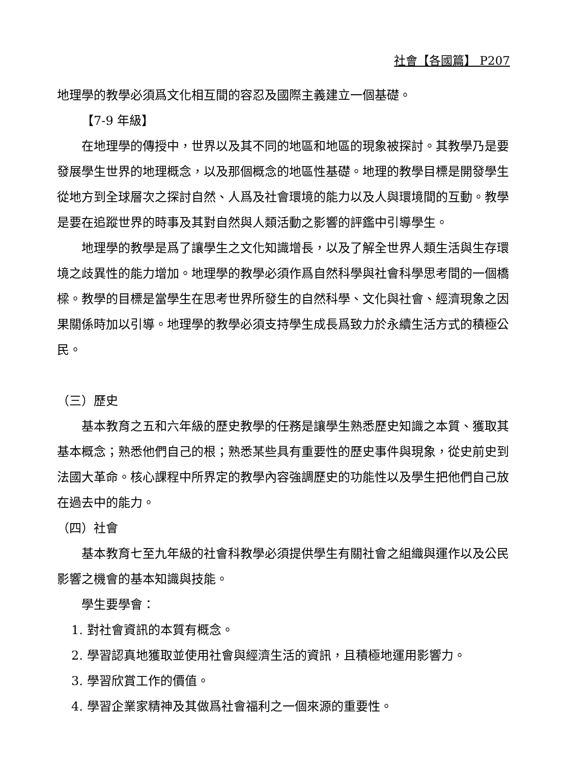社會【各國篇】 P207
地理學的教學必須爲文化相互間的容忍及國際主義建立一個基礎。
【7-9 年級】
在地理學的傳授中，世界以及其不同的地區和地區的現象被探討。其教學乃是要發展學生世界的地理概念，以及那個概念的地區性基礎。地理的教學目標是開發學生從地方到全球層次之探討自然、人爲及社會環境的能力以及人與環境間的互動。教學是要在追蹤世界的時事及其對自然與人類活動之影響的評鑑中引導學生。
地理學的教學是爲了讓學生之文化知識增長，以及了解全世界人類生活與生存環境之歧異性的能力增加。地理學的教學必須作爲自然科學與社會科學思考間的一個橋樑。教學的目標是當學生在思考世界所發生的自然科學、文化與社會、經濟現象之因果關係時加以引導。地理學的教學必須支持學生成長爲致力於永續生活方式的積極公民。
（三）歷史
基本教育之五和六年級的歷史教學的任務是讓學生熟悉歷史知識之本質、獲取其基本概念；熟悉他們自己的根；熟悉某些具有重要性的歷史事件與現象，從史前史到法國大革命。核心課程中所界定的教學內容強調歷史的功能性以及學生把他們自己放在過去中的能力。
（四）社會
基本教育七至九年級的社會科教學必須提供學生有關社會之組織與運作以及公民影響之機會的基本知識與技能。
學生要學會：
1. 對社會資訊的本質有概念。
2. 學習認真地獲取並使用社會與經濟生活的資訊，且積極地運用影響力。
3. 學習欣賞工作的價值。
4. 學習企業家精神及其做爲社會福利之一個來源的重要性。